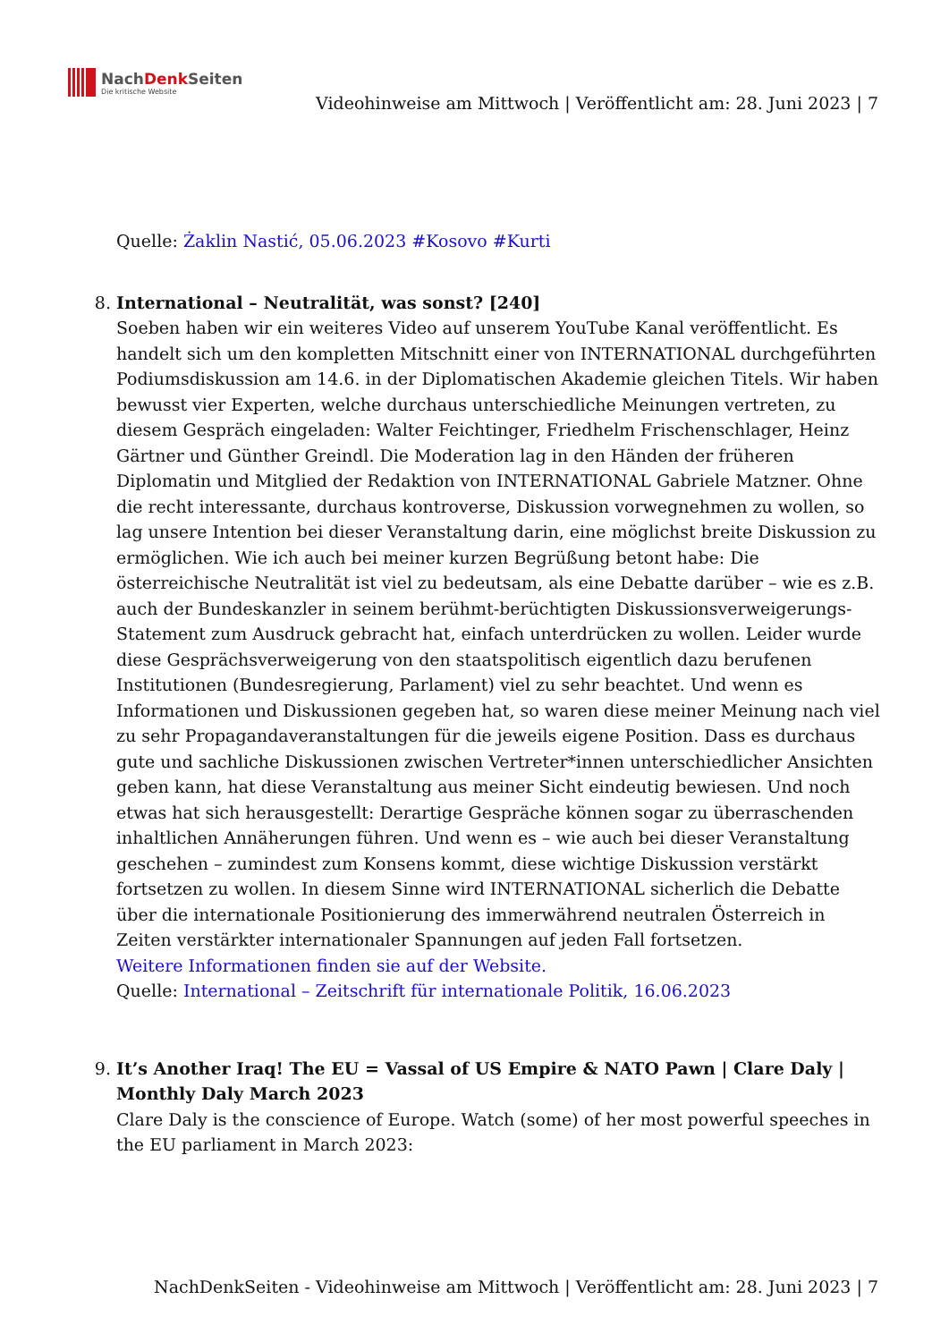NachDenk Seiten
Die kritische Website
Videohinweise am Mittwoch | Veröffentlicht am: 28. Juni 2023 | 7
Quelle: Żaklin Nastić, 05.06.2023 #Kosovo #Kurti
8. International – Neutralität, was sonst? [240]
Soeben haben wir ein weiteres Video auf unserem YouTube Kanal veröffentlicht. Es handelt sich um den kompletten Mitschnitt einer von INTERNATIONAL durchgeführten Podiumsdiskussion am 14.6. in der Diplomatischen Akademie gleichen Titels. Wir haben bewusst vier Experten, welche durchaus unterschiedliche Meinungen vertreten, zu diesem Gespräch eingeladen: Walter Feichtinger, Friedhelm Frischenschlager, Heinz Gärtner und Günther Greindl. Die Moderation lag in den Händen der früheren Diplomatin und Mitglied der Redaktion von INTERNATIONAL Gabriele Matzner. Ohne die recht interessante, durchaus kontroverse, Diskussion vorwegnehmen zu wollen, so lag unsere Intention bei dieser Veranstaltung darin, eine möglichst breite Diskussion zu ermöglichen. Wie ich auch bei meiner kurzen Begrüßung betont habe: Die österreichische Neutralität ist viel zu bedeutsam, als eine Debatte darüber – wie es z.B. auch der Bundeskanzler in seinem berühmt-berüchtigten Diskussionsverweigerungs-Statement zum Ausdruck gebracht hat, einfach unterdrücken zu wollen. Leider wurde diese Gesprächsverweigerung von den staatspolitisch eigentlich dazu berufenen Institutionen (Bundesregierung, Parlament) viel zu sehr beachtet. Und wenn es Informationen und Diskussionen gegeben hat, so waren diese meiner Meinung nach viel zu sehr Propagandaveranstaltungen für die jeweils eigene Position. Dass es durchaus gute und sachliche Diskussionen zwischen Vertreter*innen unterschiedlicher Ansichten geben kann, hat diese Veranstaltung aus meiner Sicht eindeutig bewiesen. Und noch etwas hat sich herausgestellt: Derartige Gespräche können sogar zu überraschenden inhaltlichen Annäherungen führen. Und wenn es – wie auch bei dieser Veranstaltung geschehen – zumindest zum Konsens kommt, diese wichtige Diskussion verstärkt fortsetzen zu wollen. In diesem Sinne wird INTERNATIONAL sicherlich die Debatte über die internationale Positionierung des immerwährend neutralen Österreich in Zeiten verstärkter internationaler Spannungen auf jeden Fall fortsetzen.
Weitere Informationen finden sie auf der Website.
Quelle: International – Zeitschrift für internationale Politik, 16.06.2023
9. It’s Another Iraq! The EU = Vassal of US Empire & NATO Pawn | Clare Daly | Monthly Daly March 2023
Clare Daly is the conscience of Europe. Watch (some) of her most powerful speeches in the EU parliament in March 2023:
NachDenkSeiten - Videohinweise am Mittwoch | Veröffentlicht am: 28. Juni 2023 | 7